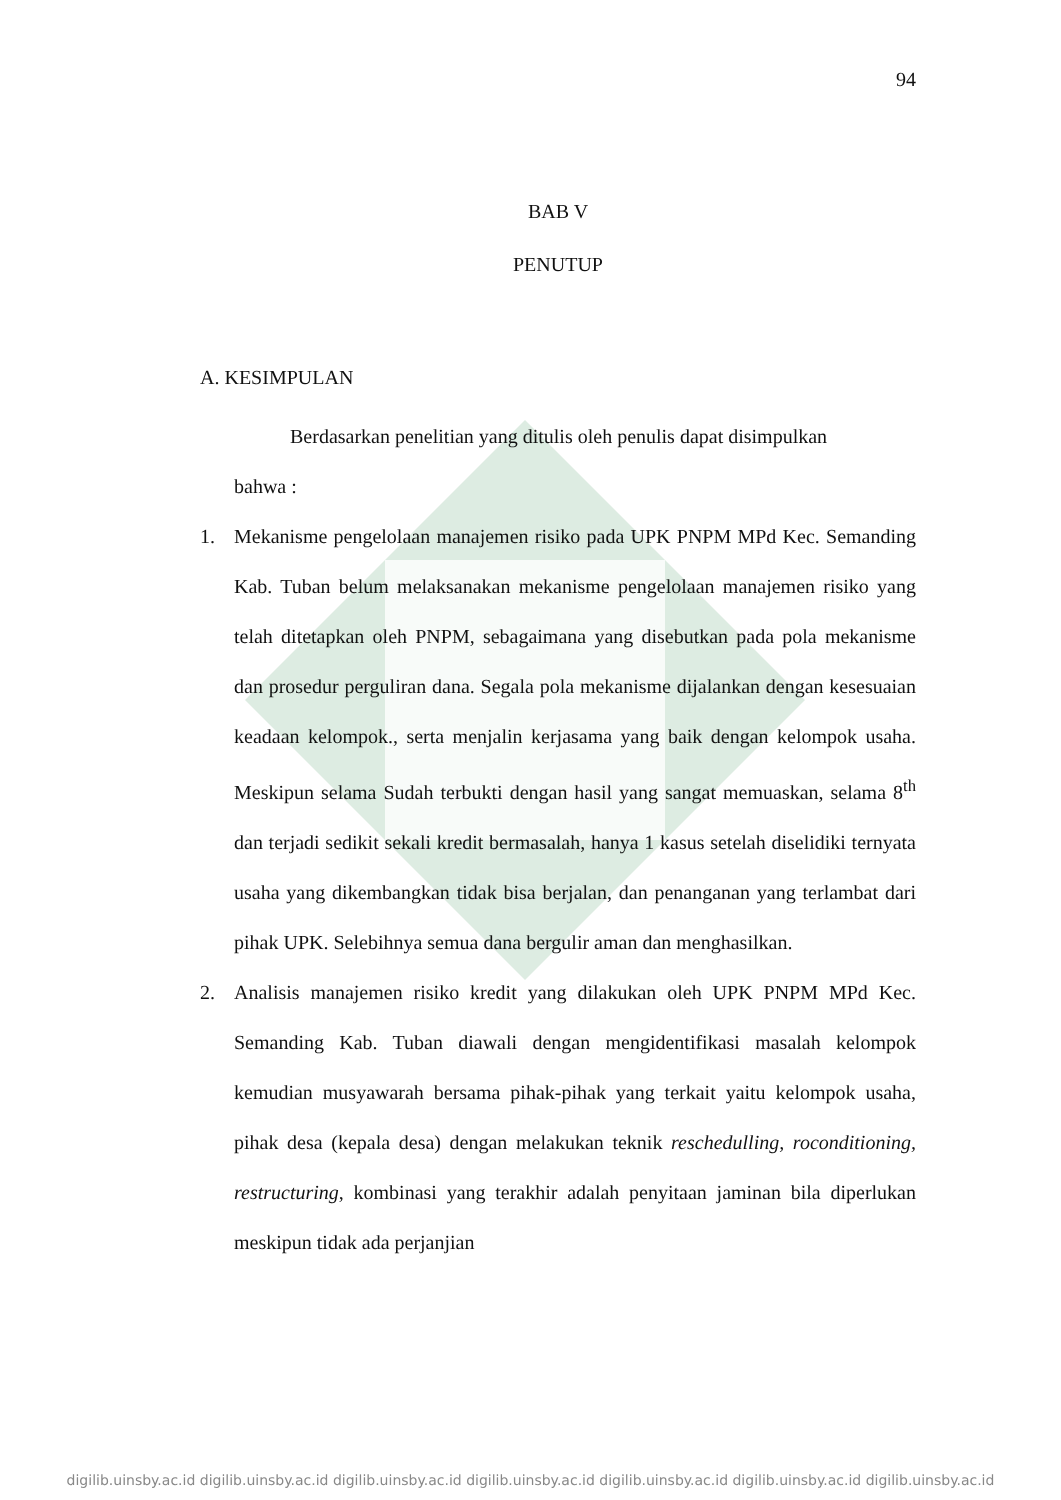94
BAB V
PENUTUP
A. KESIMPULAN
Berdasarkan penelitian yang ditulis oleh penulis dapat disimpulkan
bahwa :
1. Mekanisme pengelolaan manajemen risiko pada UPK PNPM MPd Kec. Semanding Kab. Tuban belum melaksanakan mekanisme pengelolaan manajemen risiko yang telah ditetapkan oleh PNPM, sebagaimana yang disebutkan pada pola mekanisme dan prosedur perguliran dana. Segala pola mekanisme dijalankan dengan kesesuaian keadaan kelompok., serta menjalin kerjasama yang baik dengan kelompok usaha. Meskipun selama Sudah terbukti dengan hasil yang sangat memuaskan, selama 8<sup>th</sup> dan terjadi sedikit sekali kredit bermasalah, hanya 1 kasus setelah diselidiki ternyata usaha yang dikembangkan tidak bisa berjalan, dan penanganan yang terlambat dari pihak UPK. Selebihnya semua dana bergulir aman dan menghasilkan.
2. Analisis manajemen risiko kredit yang dilakukan oleh UPK PNPM MPd Kec. Semanding Kab. Tuban diawali dengan mengidentifikasi masalah kelompok kemudian musyawarah bersama pihak-pihak yang terkait yaitu kelompok usaha, pihak desa (kepala desa) dengan melakukan teknik reschedulling, roconditioning, restructuring, kombinasi yang terakhir adalah penyitaan jaminan bila diperlukan meskipun tidak ada perjanjian
digilib.uinsby.ac.id digilib.uinsby.ac.id digilib.uinsby.ac.id digilib.uinsby.ac.id digilib.uinsby.ac.id digilib.uinsby.ac.id digilib.uinsby.ac.id